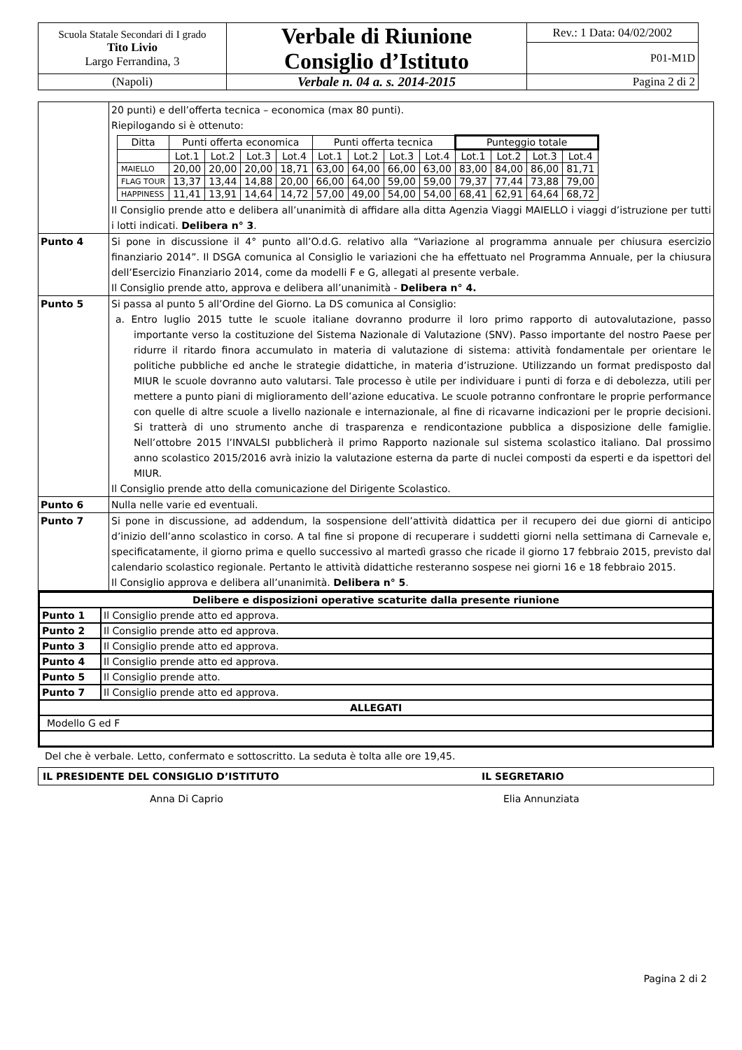| Scuola Statale Secondari di I grado Tito Livio Largo Ferrandina, 3 | Verbale di Riunione Consiglio d’Istituto | Rev.: 1 Data: 04/02/2002 |
| | | P01-M1D |
| (Napoli) | Verbale n. 04 a. s. 2014-2015 | Pagina 2 di 2 |
| | 20 punti) e dell’offerta tecnica – economica (max 80 punti). Riepilogando si è ottenuto: / Ditta / Punti offerta economica / / / / Punti offerta tecnica / / / / Punteggio totale / / / / / / Lot.1 / Lot.2 / Lot.3 / Lot.4 / Lot.1 / Lot.2 / Lot.3 / Lot.4 / Lot.1 / Lot.2 / Lot.3 / Lot.4 / / MAIELLO / 20,00 / 20,00 / 20,00 / 18,71 / 63,00 / 64,00 / 66,00 / 63,00 / 83,00 / 84,00 / 86,00 / 81,71 / / FLAG TOUR / 13,37 / 13,44 / 14,88 / 20,00 / 66,00 / 64,00 / 59,00 / 59,00 / 79,37 / 77,44 / 73,88 / 79,00 / / HAPPINESS / 11,41 / 13,91 / 14,64 / 14,72 / 57,00 / 49,00 / 54,00 / 54,00 / 68,41 / 62,91 / 64,64 / 68,72 / Il Consiglio prende atto e delibera all’unanimità di affidare alla ditta Agenzia Viaggi MAIELLO i viaggi d’istruzione per tutti i lotti indicati. Delibera n° 3 . |
| Punto 4 | Si pone in discussione il 4° punto all’O.d.G. relativo alla “Variazione al programma annuale per chiusura esercizio finanziario 2014”. Il DSGA comunica al Consiglio le variazioni che ha effettuato nel Programma Annuale, per la chiusura dell’Esercizio Finanziario 2014, come da modelli F e G, allegati al presente verbale. Il Consiglio prende atto, approva e delibera all’unanimità - Delibera n° 4. |
| Punto 5 | Si passa al punto 5 all’Ordine del Giorno. La DS comunica al Consiglio: a. Entro luglio 2015 tutte le scuole italiane dovranno produrre il loro primo rapporto di autovalutazione, passo importante verso la costituzione del Sistema Nazionale di Valutazione (SNV). Passo importante del nostro Paese per ridurre il ritardo finora accumulato in materia di valutazione di sistema: attività fondamentale per orientare le politiche pubbliche ed anche le strategie didattiche, in materia d’istruzione. Utilizzando un format predisposto dal MIUR le scuole dovranno auto valutarsi. Tale processo è utile per individuare i punti di forza e di debolezza, utili per mettere a punto piani di miglioramento dell’azione educativa. Le scuole potranno confrontare le proprie performance con quelle di altre scuole a livello nazionale e internazionale, al fine di ricavarne indicazioni per le proprie decisioni. Si tratterà di uno strumento anche di trasparenza e rendicontazione pubblica a disposizione delle famiglie. Nell’ottobre 2015 l’INVALSI pubblicherà il primo Rapporto nazionale sul sistema scolastico italiano. Dal prossimo anno scolastico 2015/2016 avrà inizio la valutazione esterna da parte di nuclei composti da esperti e da ispettori del MIUR. Il Consiglio prende atto della comunicazione del Dirigente Scolastico. |
| Punto 6 | Nulla nelle varie ed eventuali. |
| Punto 7 | Si pone in discussione, ad addendum, la sospensione dell’attività didattica per il recupero dei due giorni di anticipo d’inizio dell’anno scolastico in corso. A tal fine si propone di recuperare i suddetti giorni nella settimana di Carnevale e, specificatamente, il giorno prima e quello successivo al martedì grasso che ricade il giorno 17 febbraio 2015, previsto dal calendario scolastico regionale. Pertanto le attività didattiche resteranno sospese nei giorni 16 e 18 febbraio 2015. Il Consiglio approva e delibera all’unanimità. Delibera n° 5 . |
| Delibere e disposizioni operative scaturite dalla presente riunione | |
| Punto 1 | Il Consiglio prende atto ed approva. |
| Punto 2 | Il Consiglio prende atto ed approva. |
| Punto 3 | Il Consiglio prende atto ed approva. |
| Punto 4 | Il Consiglio prende atto ed approva. |
| Punto 5 | Il Consiglio prende atto. |
| Punto 7 | Il Consiglio prende atto ed approva. |
| ALLEGATI | |
| Modello G ed F | |
Del che è verbale. Letto, confermato e sottoscritto. La seduta è tolta alle ore 19,45.
| IL PRESIDENTE DEL CONSIGLIO D’ISTITUTO | IL SEGRETARIO |
| Anna Di Caprio | Elia Annunziata |
Pagina 2 di 2